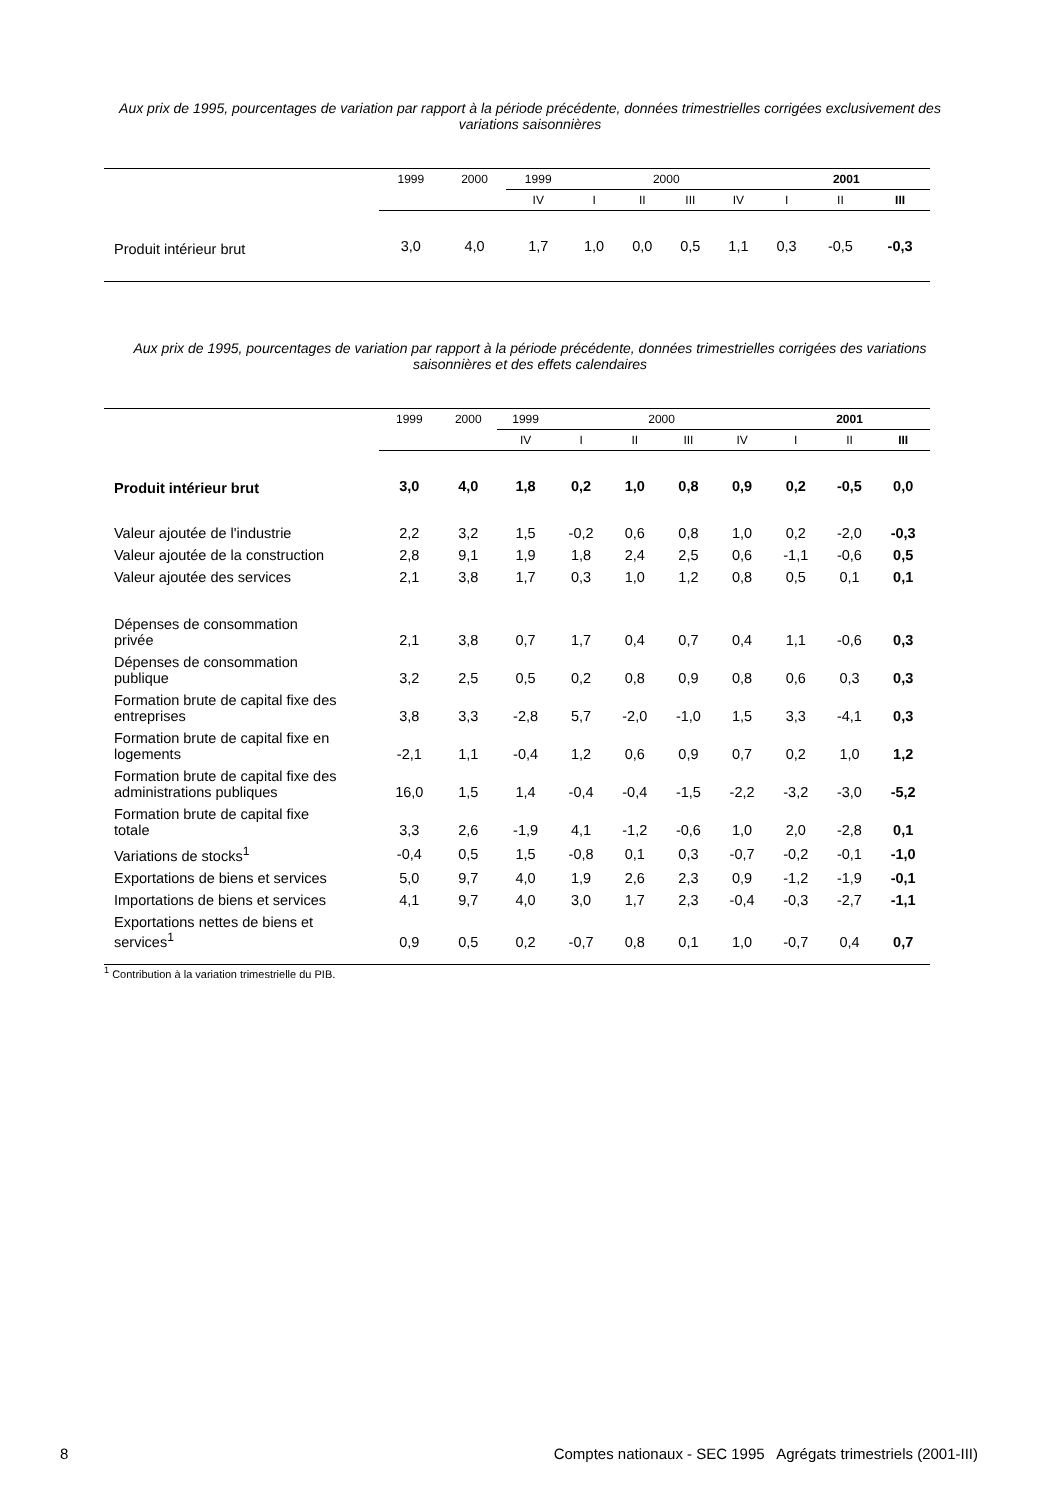Aux prix de 1995, pourcentages de variation par rapport à la période précédente, données trimestrielles corrigées exclusivement des variations saisonnières
| | 1999 | 2000 | 1999 | 2000 | | | | 2001 | | |
| --- | --- | --- | --- | --- | --- | --- | --- | --- | --- | --- |
| | | | IV | I | II | III | IV | I | II | III |
| Produit intérieur brut | 3,0 | 4,0 | 1,7 | 1,0 | 0,0 | 0,5 | 1,1 | 0,3 | -0,5 | -0,3 |
Aux prix de 1995, pourcentages de variation par rapport à la période précédente, données trimestrielles corrigées des variations saisonnières et des effets calendaires
| | 1999 | 2000 | 1999 | 2000 | | | | 2001 | | |
| --- | --- | --- | --- | --- | --- | --- | --- | --- | --- | --- |
| | | | IV | I | II | III | IV | I | II | III |
| Produit intérieur brut | 3,0 | 4,0 | 1,8 | 0,2 | 1,0 | 0,8 | 0,9 | 0,2 | -0,5 | 0,0 |
| Valeur ajoutée de l'industrie | 2,2 | 3,2 | 1,5 | -0,2 | 0,6 | 0,8 | 1,0 | 0,2 | -2,0 | -0,3 |
| Valeur ajoutée de la construction | 2,8 | 9,1 | 1,9 | 1,8 | 2,4 | 2,5 | 0,6 | -1,1 | -0,6 | 0,5 |
| Valeur ajoutée des services | 2,1 | 3,8 | 1,7 | 0,3 | 1,0 | 1,2 | 0,8 | 0,5 | 0,1 | 0,1 |
| Dépenses de consommation privée | 2,1 | 3,8 | 0,7 | 1,7 | 0,4 | 0,7 | 0,4 | 1,1 | -0,6 | 0,3 |
| Dépenses de consommation publique | 3,2 | 2,5 | 0,5 | 0,2 | 0,8 | 0,9 | 0,8 | 0,6 | 0,3 | 0,3 |
| Formation brute de capital fixe des entreprises | 3,8 | 3,3 | -2,8 | 5,7 | -2,0 | -1,0 | 1,5 | 3,3 | -4,1 | 0,3 |
| Formation brute de capital fixe en logements | -2,1 | 1,1 | -0,4 | 1,2 | 0,6 | 0,9 | 0,7 | 0,2 | 1,0 | 1,2 |
| Formation brute de capital fixe des administrations publiques | 16,0 | 1,5 | 1,4 | -0,4 | -0,4 | -1,5 | -2,2 | -3,2 | -3,0 | -5,2 |
| Formation brute de capital fixe totale | 3,3 | 2,6 | -1,9 | 4,1 | -1,2 | -0,6 | 1,0 | 2,0 | -2,8 | 0,1 |
| Variations de stocks<sup>1</sup> | -0,4 | 0,5 | 1,5 | -0,8 | 0,1 | 0,3 | -0,7 | -0,2 | -0,1 | -1,0 |
| Exportations de biens et services | 5,0 | 9,7 | 4,0 | 1,9 | 2,6 | 2,3 | 0,9 | -1,2 | -1,9 | -0,1 |
| Importations de biens et services | 4,1 | 9,7 | 4,0 | 3,0 | 1,7 | 2,3 | -0,4 | -0,3 | -2,7 | -1,1 |
| Exportations nettes de biens et services<sup>1</sup> | 0,9 | 0,5 | 0,2 | -0,7 | 0,8 | 0,1 | 1,0 | -0,7 | 0,4 | 0,7 |
<sup>1</sup> Contribution à la variation trimestrielle du PIB.
8 Comptes nationaux - SEC 1995 Agrégats trimestriels (2001-III)